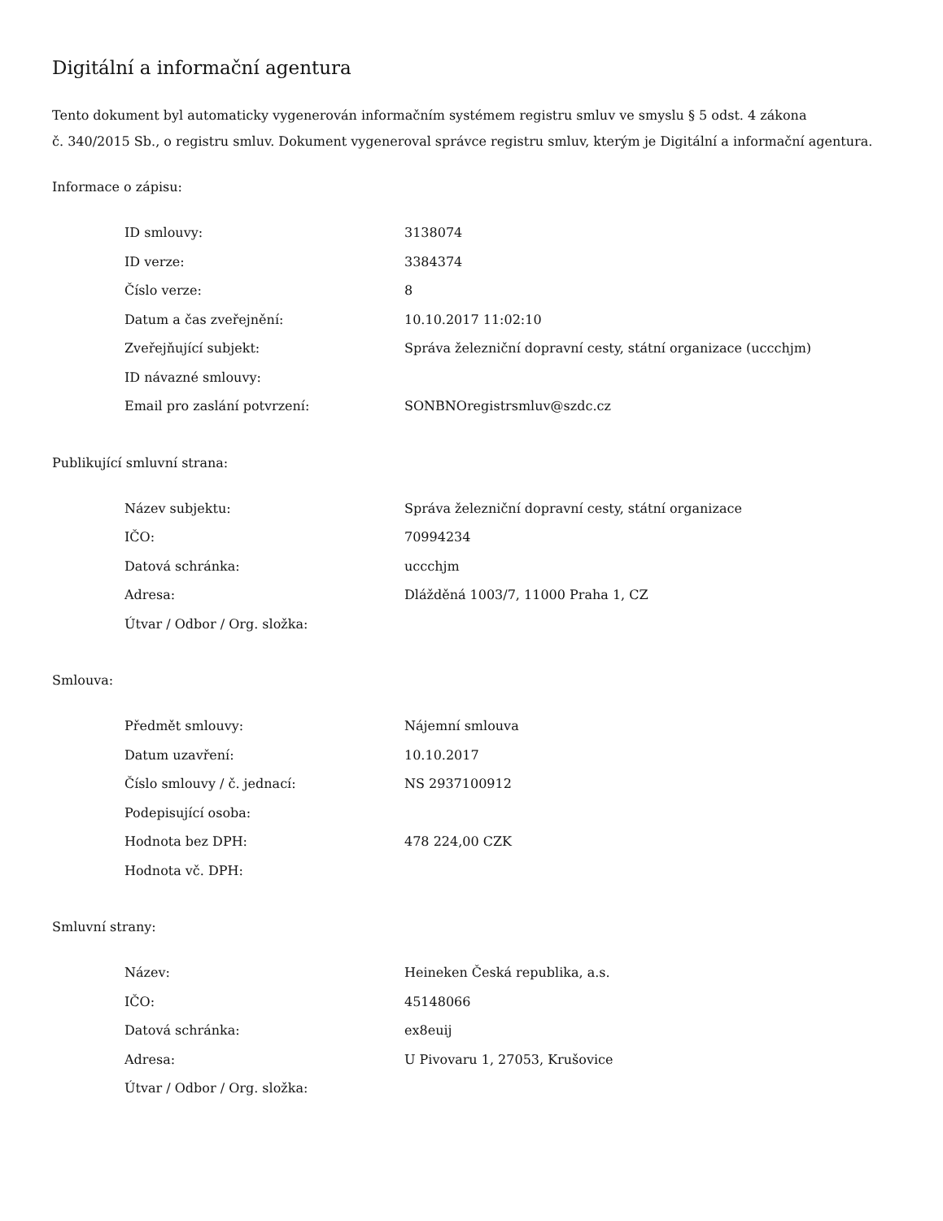Digitální a informační agentura
Tento dokument byl automaticky vygenerován informačním systémem registru smluv ve smyslu § 5 odst. 4 zákona
č. 340/2015 Sb., o registru smluv. Dokument vygeneroval správce registru smluv, kterým je Digitální a informační agentura.
Informace o zápisu:
| ID smlouvy: | 3138074 |
| ID verze: | 3384374 |
| Číslo verze: | 8 |
| Datum a čas zveřejnění: | 10.10.2017 11:02:10 |
| Zveřejňující subjekt: | Správa železniční dopravní cesty, státní organizace (uccchjm) |
| ID návazné smlouvy: | |
| Email pro zaslání potvrzení: | SONBNOregistrsmluv@szdc.cz |
Publikující smluvní strana:
| Název subjektu: | Správa železniční dopravní cesty, státní organizace |
| IČO: | 70994234 |
| Datová schránka: | uccchjm |
| Adresa: | Dlážděná 1003/7, 11000 Praha 1, CZ |
| Útvar / Odbor / Org. složka: | |
Smlouva:
| Předmět smlouvy: | Nájemní smlouva |
| Datum uzavření: | 10.10.2017 |
| Číslo smlouvy / č. jednací: | NS 2937100912 |
| Podepisující osoba: | |
| Hodnota bez DPH: | 478 224,00 CZK |
| Hodnota vč. DPH: | |
Smluvní strany:
| Název: | Heineken Česká republika, a.s. |
| IČO: | 45148066 |
| Datová schránka: | ex8euij |
| Adresa: | U Pivovaru 1, 27053, Krušovice |
| Útvar / Odbor / Org. složka: | |